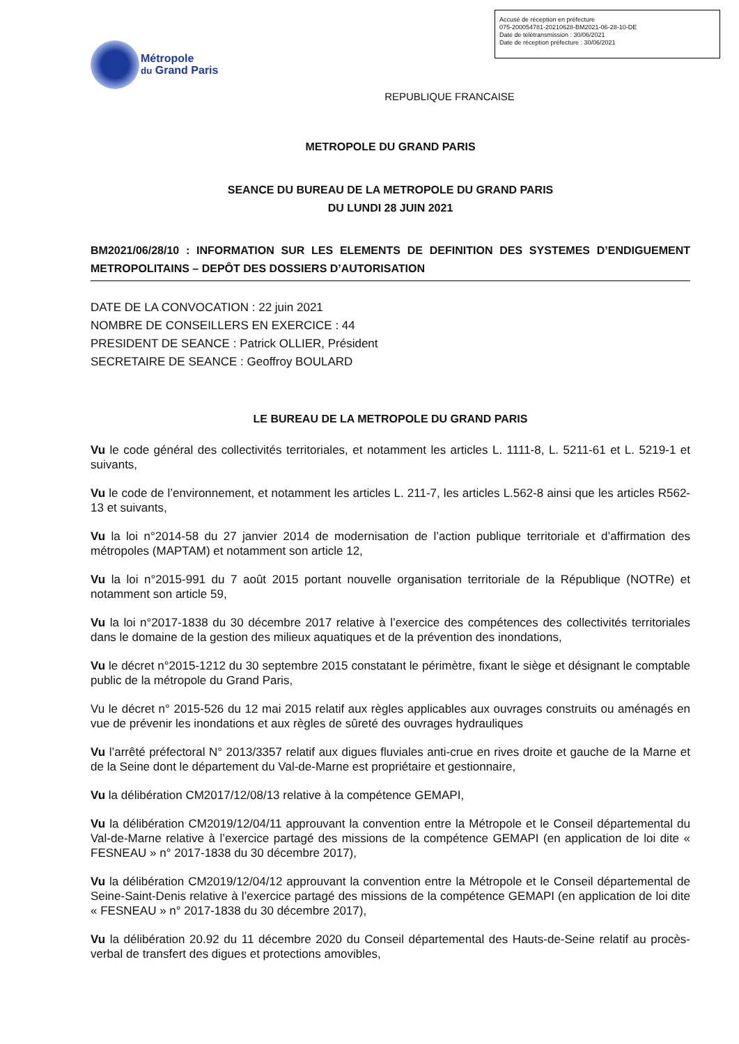Accusé de réception en préfecture
075-200054781-20210628-BM2021-06-28-10-DE
Date de télétransmission : 30/06/2021
Date de réception préfecture : 30/06/2021
Métropole
du Grand Paris
REPUBLIQUE FRANCAISE
METROPOLE DU GRAND PARIS
SEANCE DU BUREAU DE LA METROPOLE DU GRAND PARIS
DU LUNDI 28 JUIN 2021
BM2021/06/28/10 : INFORMATION SUR LES ELEMENTS DE DEFINITION DES SYSTEMES D’ENDIGUEMENT METROPOLITAINS – DEPÔT DES DOSSIERS D’AUTORISATION
DATE DE LA CONVOCATION : 22 juin 2021
NOMBRE DE CONSEILLERS EN EXERCICE : 44
PRESIDENT DE SEANCE : Patrick OLLIER, Président
SECRETAIRE DE SEANCE : Geoffroy BOULARD
LE BUREAU DE LA METROPOLE DU GRAND PARIS
Vu le code général des collectivités territoriales, et notamment les articles L. 1111-8, L. 5211-61 et L. 5219-1 et suivants,
Vu le code de l’environnement, et notamment les articles L. 211-7, les articles L.562-8 ainsi que les articles R562-13 et suivants,
Vu la loi n°2014-58 du 27 janvier 2014 de modernisation de l’action publique territoriale et d’affirmation des métropoles (MAPTAM) et notamment son article 12,
Vu la loi n°2015-991 du 7 août 2015 portant nouvelle organisation territoriale de la République (NOTRe) et notamment son article 59,
Vu la loi n°2017-1838 du 30 décembre 2017 relative à l’exercice des compétences des collectivités territoriales dans le domaine de la gestion des milieux aquatiques et de la prévention des inondations,
Vu le décret n°2015-1212 du 30 septembre 2015 constatant le périmètre, fixant le siège et désignant le comptable public de la métropole du Grand Paris,
Vu le décret n° 2015-526 du 12 mai 2015 relatif aux règles applicables aux ouvrages construits ou aménagés en vue de prévenir les inondations et aux règles de sûreté des ouvrages hydrauliques
Vu l’arrêté préfectoral N° 2013/3357 relatif aux digues fluviales anti-crue en rives droite et gauche de la Marne et de la Seine dont le département du Val-de-Marne est propriétaire et gestionnaire,
Vu la délibération CM2017/12/08/13 relative à la compétence GEMAPI,
Vu la délibération CM2019/12/04/11 approuvant la convention entre la Métropole et le Conseil départemental du Val-de-Marne relative à l’exercice partagé des missions de la compétence GEMAPI (en application de loi dite « FESNEAU » n° 2017-1838 du 30 décembre 2017),
Vu la délibération CM2019/12/04/12 approuvant la convention entre la Métropole et le Conseil départemental de Seine-Saint-Denis relative à l’exercice partagé des missions de la compétence GEMAPI (en application de loi dite « FESNEAU » n° 2017-1838 du 30 décembre 2017),
Vu la délibération 20.92 du 11 décembre 2020 du Conseil départemental des Hauts-de-Seine relatif au procès-verbal de transfert des digues et protections amovibles,